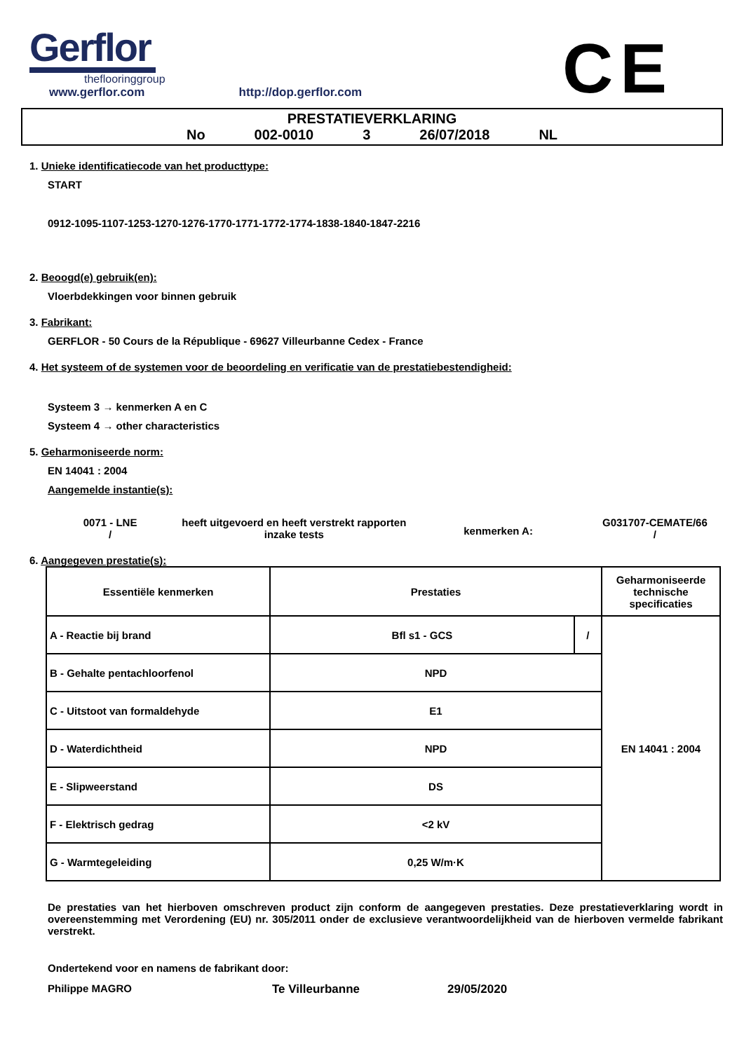Gerflor
theflooringgroup
CE
www.gerflor.com http://dop.gerflor.com
PRESTATIEVERKLARING
No 002-0010 3 26/07/2018 NL
1. Unieke identificatiecode van het producttype:
START
0912-1095-1107-1253-1270-1276-1770-1771-1772-1774-1838-1840-1847-2216
2. Beoogd(e) gebruik(en):
Vloerbdekkingen voor binnen gebruik
3. Fabrikant:
GERFLOR - 50 Cours de la République - 69627 Villeurbanne Cedex - France
4. Het systeem of de systemen voor de beoordeling en verificatie van de prestatiebestendigheid:
Systeem 3 → kenmerken A en C
Systeem 4 → other characteristics
5. Geharmoniseerde norm:
EN 14041 : 2004
Aangemelde instantie(s):
0071 - LNE
/
heeft uitgevoerd en heeft verstrekt rapporten inzake tests
kenmerken A:
G031707-CEMATE/66
/
6. Aangegeven prestatie(s):
| Essentiële kenmerken | Prestaties | | Geharmoniseerde technische specificaties |
| --- | --- | --- | --- |
| A - Reactie bij brand | Bfl s1 - GCS | / | EN 14041 : 2004 |
| B - Gehalte pentachloorfenol | NPD | | |
| C - Uitstoot van formaldehyde | E1 | | |
| D - Waterdichtheid | NPD | | |
| E - Slipweerstand | DS | | |
| F - Elektrisch gedrag | <2 kV | | |
| G - Warmtegeleiding | 0,25 W/m·K | | |
De prestaties van het hierboven omschreven product zijn conform de aangegeven prestaties. Deze prestatieverklaring wordt in overeenstemming met Verordening (EU) nr. 305/2011 onder de exclusieve verantwoordelijkheid van de hierboven vermelde fabrikant verstrekt.
Ondertekend voor en namens de fabrikant door:
Philippe MAGRO Te Villeurbanne 29/05/2020